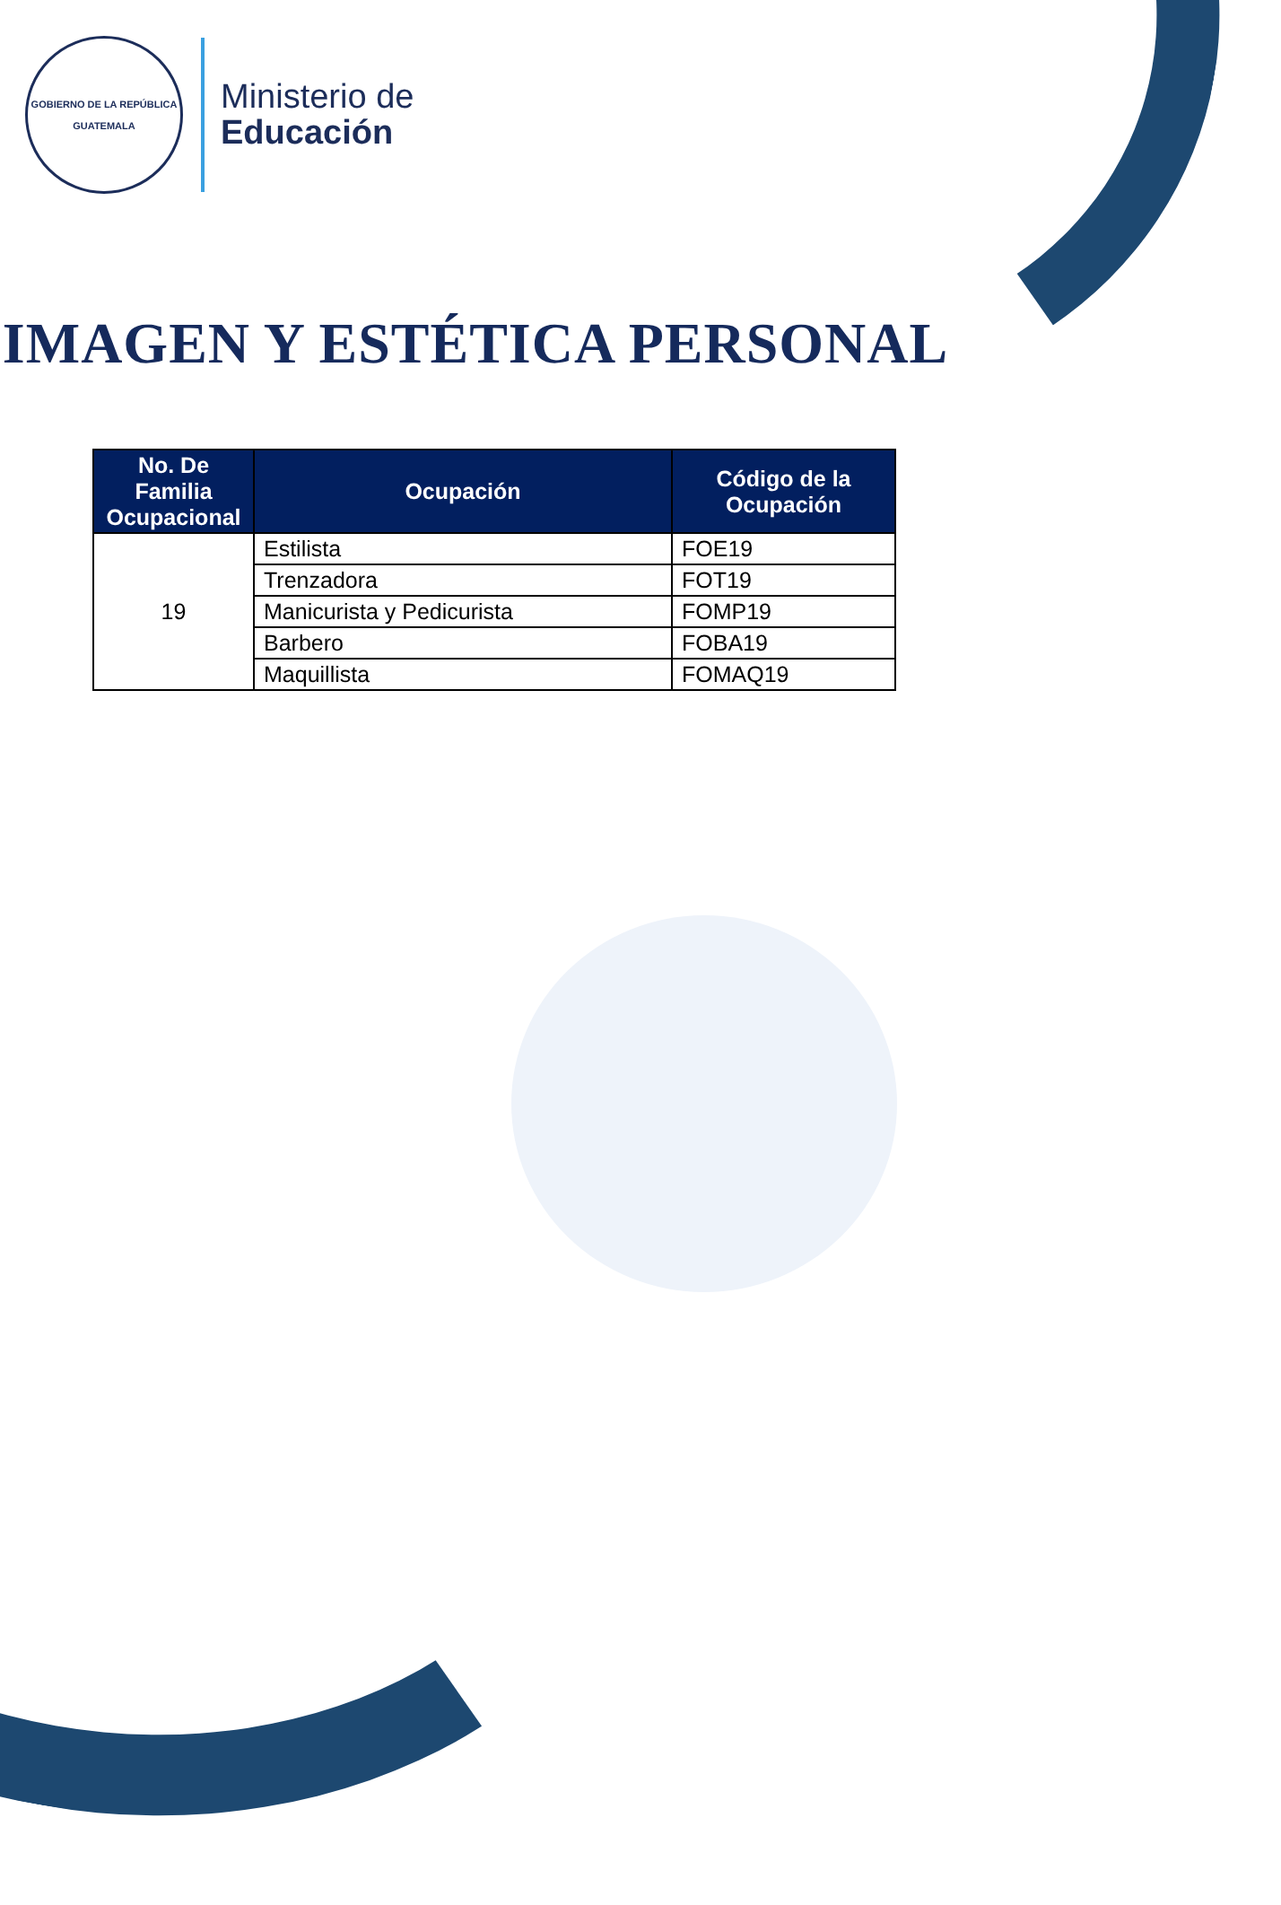GOBIERNO DE LA REPÚBLICA
GUATEMALA
Ministerio de
Educación
IMAGEN Y ESTÉTICA PERSONAL
| No. De Familia Ocupacional | Ocupación | Código de la Ocupación |
| --- | --- | --- |
| 19 | Estilista | FOE19 |
| | Trenzadora | FOT19 |
| | Manicurista y Pedicurista | FOMP19 |
| | Barbero | FOBA19 |
| | Maquillista | FOMAQ19 |